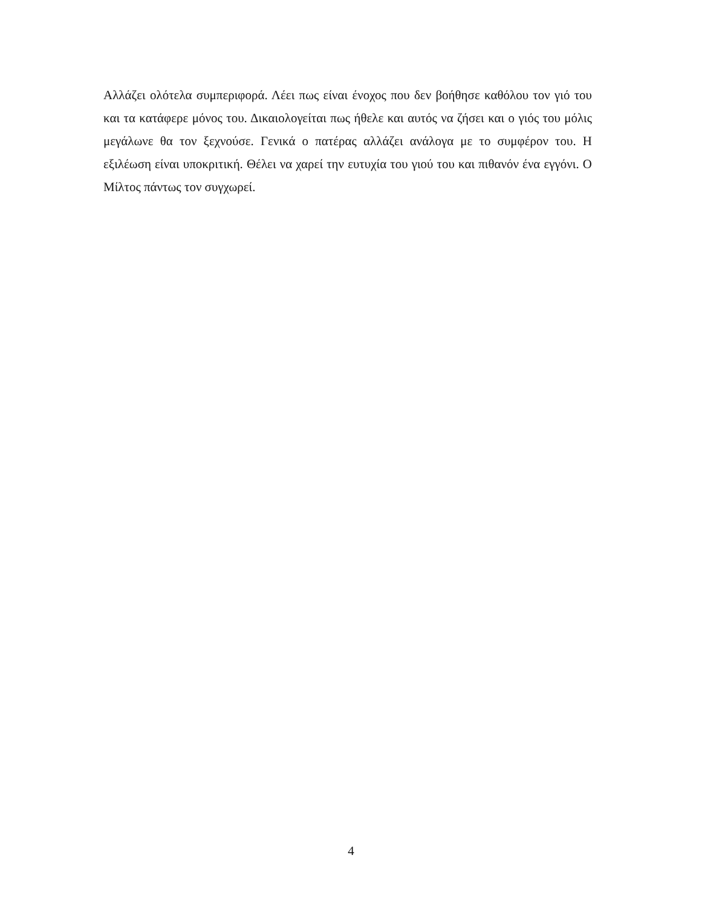Αλλάζει ολότελα συμπεριφορά. Λέει πως είναι ένοχος που δεν βοήθησε καθόλου τον γιό του και τα κατάφερε μόνος του. Δικαιολογείται πως ήθελε και αυτός να ζήσει και ο γιός του μόλις μεγάλωνε θα τον ξεχνούσε. Γενικά ο πατέρας αλλάζει ανάλογα με το συμφέρον του. Η εξιλέωση είναι υποκριτική. Θέλει να χαρεί την ευτυχία του γιού του και πιθανόν ένα εγγόνι. Ο Μίλτος πάντως τον συγχωρεί.
4